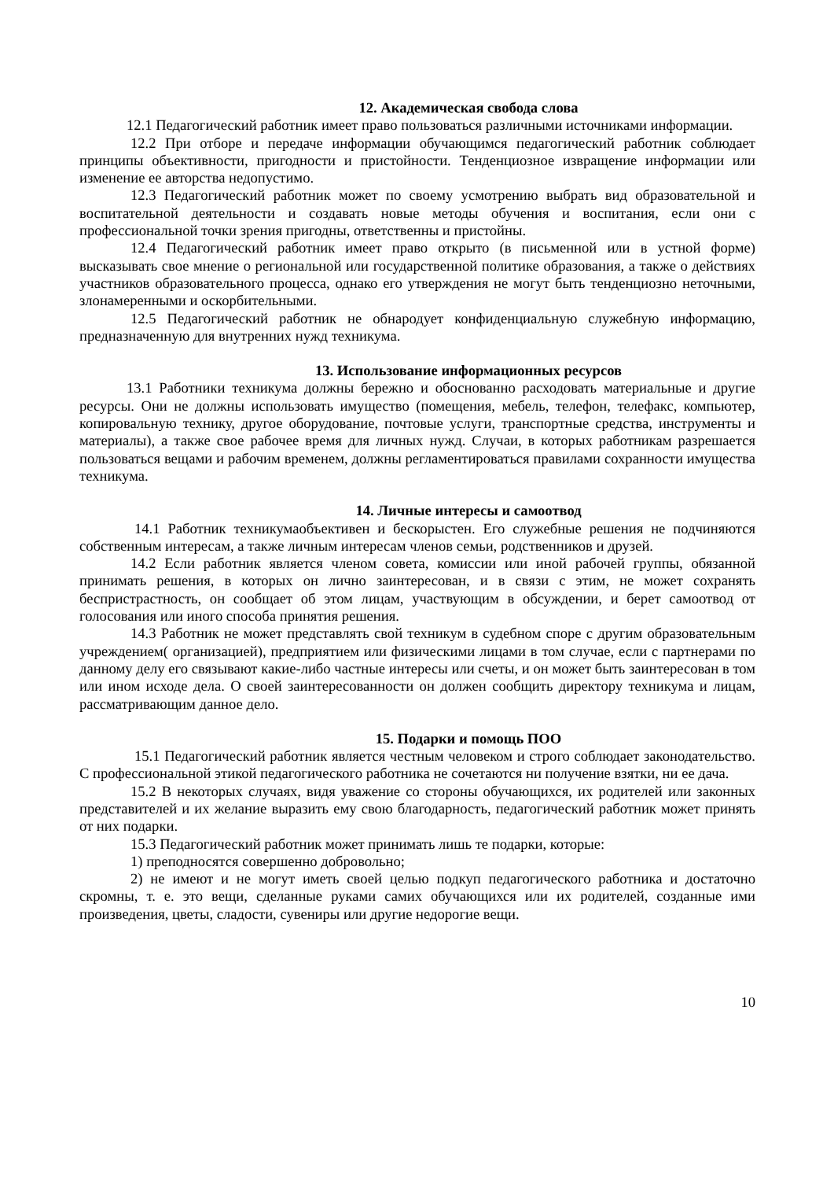12. Академическая свобода слова
12.1 Педагогический работник имеет право пользоваться различными источниками информации.
12.2 При отборе и передаче информации обучающимся педагогический работник соблюдает принципы объективности, пригодности и пристойности. Тенденциозное извращение информации или изменение ее авторства недопустимо.
12.3 Педагогический работник может по своему усмотрению выбрать вид образовательной и воспитательной деятельности и создавать новые методы обучения и воспитания, если они с профессиональной точки зрения пригодны, ответственны и пристойны.
12.4 Педагогический работник имеет право открыто (в письменной или в устной форме) высказывать свое мнение о региональной или государственной политике образования, а также о действиях участников образовательного процесса, однако его утверждения не могут быть тенденциозно неточными, злонамеренными и оскорбительными.
12.5 Педагогический работник не обнародует конфиденциальную служебную информацию, предназначенную для внутренних нужд техникума.
13. Использование информационных ресурсов
13.1 Работники техникума должны бережно и обоснованно расходовать материальные и другие ресурсы. Они не должны использовать имущество (помещения, мебель, телефон, телефакс, компьютер, копировальную технику, другое оборудование, почтовые услуги, транспортные средства, инструменты и материалы), а также свое рабочее время для личных нужд. Случаи, в которых работникам разрешается пользоваться вещами и рабочим временем, должны регламентироваться правилами сохранности имущества техникума.
14. Личные интересы и самоотвод
14.1 Работник техникумаобъективен и бескорыстен. Его служебные решения не подчиняются собственным интересам, а также личным интересам членов семьи, родственников и друзей.
14.2 Если работник является членом совета, комиссии или иной рабочей группы, обязанной принимать решения, в которых он лично заинтересован, и в связи с этим, не может сохранять беспристрастность, он сообщает об этом лицам, участвующим в обсуждении, и берет самоотвод от голосования или иного способа принятия решения.
14.3 Работник не может представлять свой техникум в судебном споре с другим образовательным учреждением( организацией), предприятием или физическими лицами в том случае, если с партнерами по данному делу его связывают какие-либо частные интересы или счеты, и он может быть заинтересован в том или ином исходе дела. О своей заинтересованности он должен сообщить директору техникума и лицам, рассматривающим данное дело.
15. Подарки и помощь ПОО
15.1 Педагогический работник является честным человеком и строго соблюдает законодательство. С профессиональной этикой педагогического работника не сочетаются ни получение взятки, ни ее дача.
15.2 В некоторых случаях, видя уважение со стороны обучающихся, их родителей или законных представителей и их желание выразить ему свою благодарность, педагогический работник может принять от них подарки.
15.3 Педагогический работник может принимать лишь те подарки, которые:
1) преподносятся совершенно добровольно;
2) не имеют и не могут иметь своей целью подкуп педагогического работника и достаточно скромны, т. е. это вещи, сделанные руками самих обучающихся или их родителей, созданные ими произведения, цветы, сладости, сувениры или другие недорогие вещи.
10